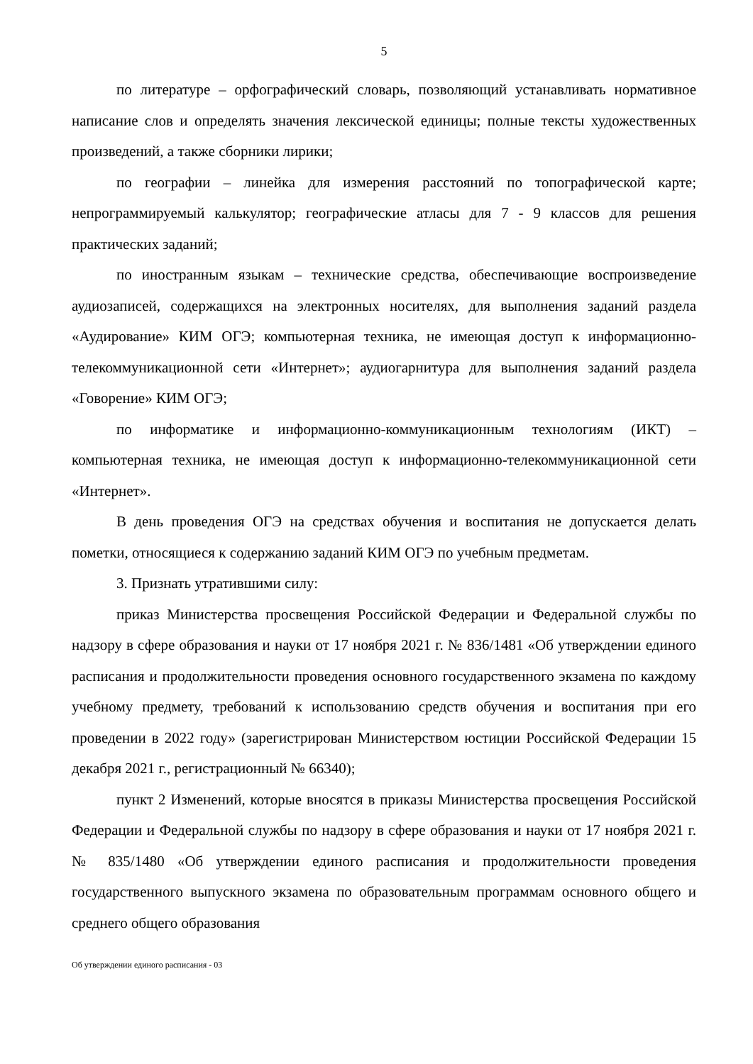5
по литературе – орфографический словарь, позволяющий устанавливать нормативное написание слов и определять значения лексической единицы; полные тексты художественных произведений, а также сборники лирики;
по географии – линейка для измерения расстояний по топографической карте; непрограммируемый калькулятор; географические атласы для 7 - 9 классов для решения практических заданий;
по иностранным языкам – технические средства, обеспечивающие воспроизведение аудиозаписей, содержащихся на электронных носителях, для выполнения заданий раздела «Аудирование» КИМ ОГЭ; компьютерная техника, не имеющая доступ к информационно-телекоммуникационной сети «Интернет»; аудиогарнитура для выполнения заданий раздела «Говорение» КИМ ОГЭ;
по информатике и информационно-коммуникационным технологиям (ИКТ) – компьютерная техника, не имеющая доступ к информационно-телекоммуникационной сети «Интернет».
В день проведения ОГЭ на средствах обучения и воспитания не допускается делать пометки, относящиеся к содержанию заданий КИМ ОГЭ по учебным предметам.
3. Признать утратившими силу:
приказ Министерства просвещения Российской Федерации и Федеральной службы по надзору в сфере образования и науки от 17 ноября 2021 г. № 836/1481 «Об утверждении единого расписания и продолжительности проведения основного государственного экзамена по каждому учебному предмету, требований к использованию средств обучения и воспитания при его проведении в 2022 году» (зарегистрирован Министерством юстиции Российской Федерации 15 декабря 2021 г., регистрационный № 66340);
пункт 2 Изменений, которые вносятся в приказы Министерства просвещения Российской Федерации и Федеральной службы по надзору в сфере образования и науки от 17 ноября 2021 г. № 835/1480 «Об утверждении единого расписания и продолжительности проведения государственного выпускного экзамена по образовательным программам основного общего и среднего общего образования
Об утверждении единого расписания - 03